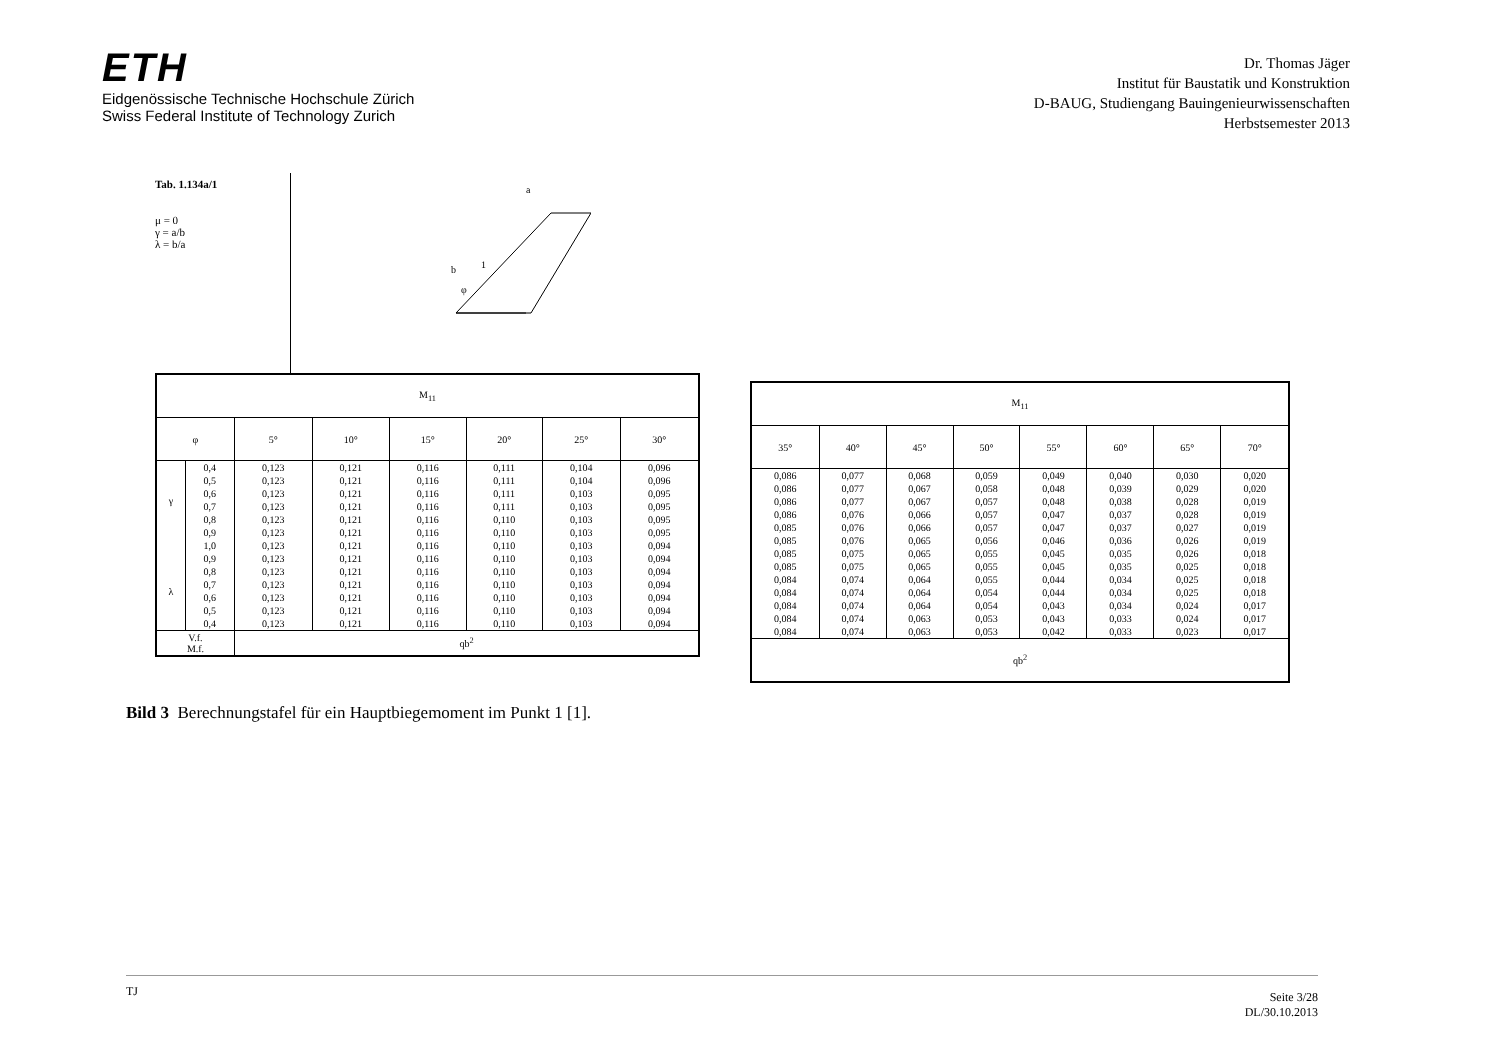ETH
Eidgenössische Technische Hochschule Zürich
Swiss Federal Institute of Technology Zurich
Dr. Thomas Jäger
Institut für Baustatik und Konstruktion
D-BAUG, Studiengang Bauingenieurwissenschaften
Herbstsemester 2013
Tab. 1.134a/1
μ = 0
γ = a/b
λ = b/a
b
a
1
φ
| M<sub>11</sub> | | | | | | | |
| --- | --- | --- | --- | --- | --- | --- | --- |
| φ | | 5° | 10° | 15° | 20° | 25° | 30° |
| γ | 0,4 | 0,123 | 0,121 | 0,116 | 0,111 | 0,104 | 0,096 |
| | 0,5 | 0,123 | 0,121 | 0,116 | 0,111 | 0,104 | 0,096 |
| | 0,6 | 0,123 | 0,121 | 0,116 | 0,111 | 0,103 | 0,095 |
| | 0,7 | 0,123 | 0,121 | 0,116 | 0,111 | 0,103 | 0,095 |
| | 0,8 | 0,123 | 0,121 | 0,116 | 0,110 | 0,103 | 0,095 |
| | 0,9 | 0,123 | 0,121 | 0,116 | 0,110 | 0,103 | 0,095 |
| | 1,0 | 0,123 | 0,121 | 0,116 | 0,110 | 0,103 | 0,094 |
| λ | 0,9 | 0,123 | 0,121 | 0,116 | 0,110 | 0,103 | 0,094 |
| | 0,8 | 0,123 | 0,121 | 0,116 | 0,110 | 0,103 | 0,094 |
| | 0,7 | 0,123 | 0,121 | 0,116 | 0,110 | 0,103 | 0,094 |
| | 0,6 | 0,123 | 0,121 | 0,116 | 0,110 | 0,103 | 0,094 |
| | 0,5 | 0,123 | 0,121 | 0,116 | 0,110 | 0,103 | 0,094 |
| | 0,4 | 0,123 | 0,121 | 0,116 | 0,110 | 0,103 | 0,094 |
| V.f. M.f. | | qb<sup>2</sup> | | | | | |
| M<sub>11</sub> | | | | | | | |
| --- | --- | --- | --- | --- | --- | --- | --- |
| 35° | 40° | 45° | 50° | 55° | 60° | 65° | 70° |
| 0,086 | 0,077 | 0,068 | 0,059 | 0,049 | 0,040 | 0,030 | 0,020 |
| 0,086 | 0,077 | 0,067 | 0,058 | 0,048 | 0,039 | 0,029 | 0,020 |
| 0,086 | 0,077 | 0,067 | 0,057 | 0,048 | 0,038 | 0,028 | 0,019 |
| 0,086 | 0,076 | 0,066 | 0,057 | 0,047 | 0,037 | 0,028 | 0,019 |
| 0,085 | 0,076 | 0,066 | 0,057 | 0,047 | 0,037 | 0,027 | 0,019 |
| 0,085 | 0,076 | 0,065 | 0,056 | 0,046 | 0,036 | 0,026 | 0,019 |
| 0,085 | 0,075 | 0,065 | 0,055 | 0,045 | 0,035 | 0,026 | 0,018 |
| 0,085 | 0,075 | 0,065 | 0,055 | 0,045 | 0,035 | 0,025 | 0,018 |
| 0,084 | 0,074 | 0,064 | 0,055 | 0,044 | 0,034 | 0,025 | 0,018 |
| 0,084 | 0,074 | 0,064 | 0,054 | 0,044 | 0,034 | 0,025 | 0,018 |
| 0,084 | 0,074 | 0,064 | 0,054 | 0,043 | 0,034 | 0,024 | 0,017 |
| 0,084 | 0,074 | 0,063 | 0,053 | 0,043 | 0,033 | 0,024 | 0,017 |
| 0,084 | 0,074 | 0,063 | 0,053 | 0,042 | 0,033 | 0,023 | 0,017 |
| qb<sup>2</sup> | | | | | | | |
Bild 3 Berechnungstafel für ein Hauptbiegemoment im Punkt 1 [1].
TJ Seite 3/28
DL/30.10.2013